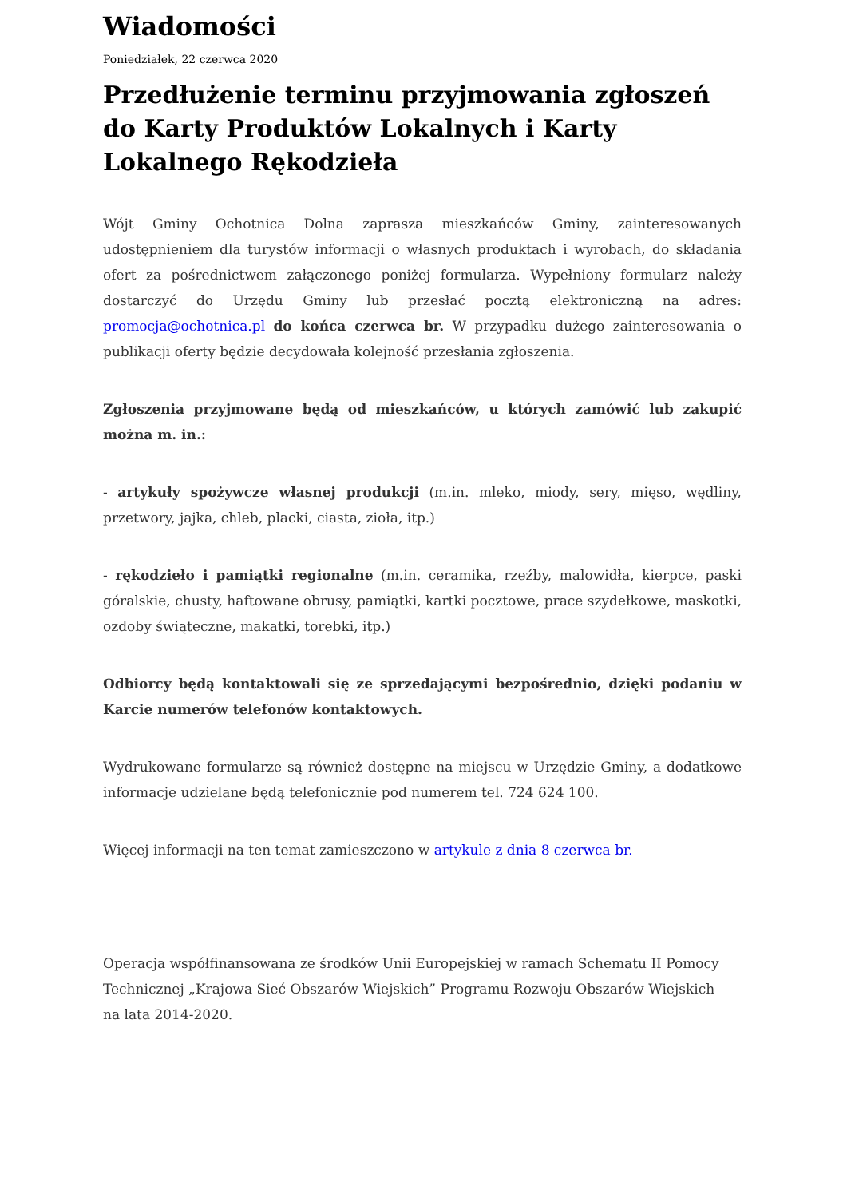Wiadomości
Poniedziałek, 22 czerwca 2020
Przedłużenie terminu przyjmowania zgłoszeń do Karty Produktów Lokalnych i Karty Lokalnego Rękodzieła
Wójt Gminy Ochotnica Dolna zaprasza mieszkańców Gminy, zainteresowanych udostępnieniem dla turystów informacji o własnych produktach i wyrobach, do składania ofert za pośrednictwem załączonego poniżej formularza. Wypełniony formularz należy dostarczyć do Urzędu Gminy lub przesłać pocztą elektroniczną na adres: promocja@ochotnica.pl do końca czerwca br. W przypadku dużego zainteresowania o publikacji oferty będzie decydowała kolejność przesłania zgłoszenia.
Zgłoszenia przyjmowane będą od mieszkańców, u których zamówić lub zakupić można m. in.:
- artykuły spożywcze własnej produkcji (m.in. mleko, miody, sery, mięso, wędliny, przetwory, jajka, chleb, placki, ciasta, zioła, itp.)
- rękodzieło i pamiątki regionalne (m.in. ceramika, rzeźby, malowidła, kierpce, paski góralskie, chusty, haftowane obrusy, pamiątki, kartki pocztowe, prace szydełkowe, maskotki, ozdoby świąteczne, makatki, torebki, itp.)
Odbiorcy będą kontaktowali się ze sprzedającymi bezpośrednio, dzięki podaniu w Karcie numerów telefonów kontaktowych.
Wydrukowane formularze są również dostępne na miejscu w Urzędzie Gminy, a dodatkowe informacje udzielane będą telefonicznie pod numerem tel. 724 624 100.
Więcej informacji na ten temat zamieszczono w artykule z dnia 8 czerwca br.
Operacja współfinansowana ze środków Unii Europejskiej w ramach Schematu II Pomocy Technicznej „Krajowa Sieć Obszarów Wiejskich” Programu Rozwoju Obszarów Wiejskich
na lata 2014-2020.